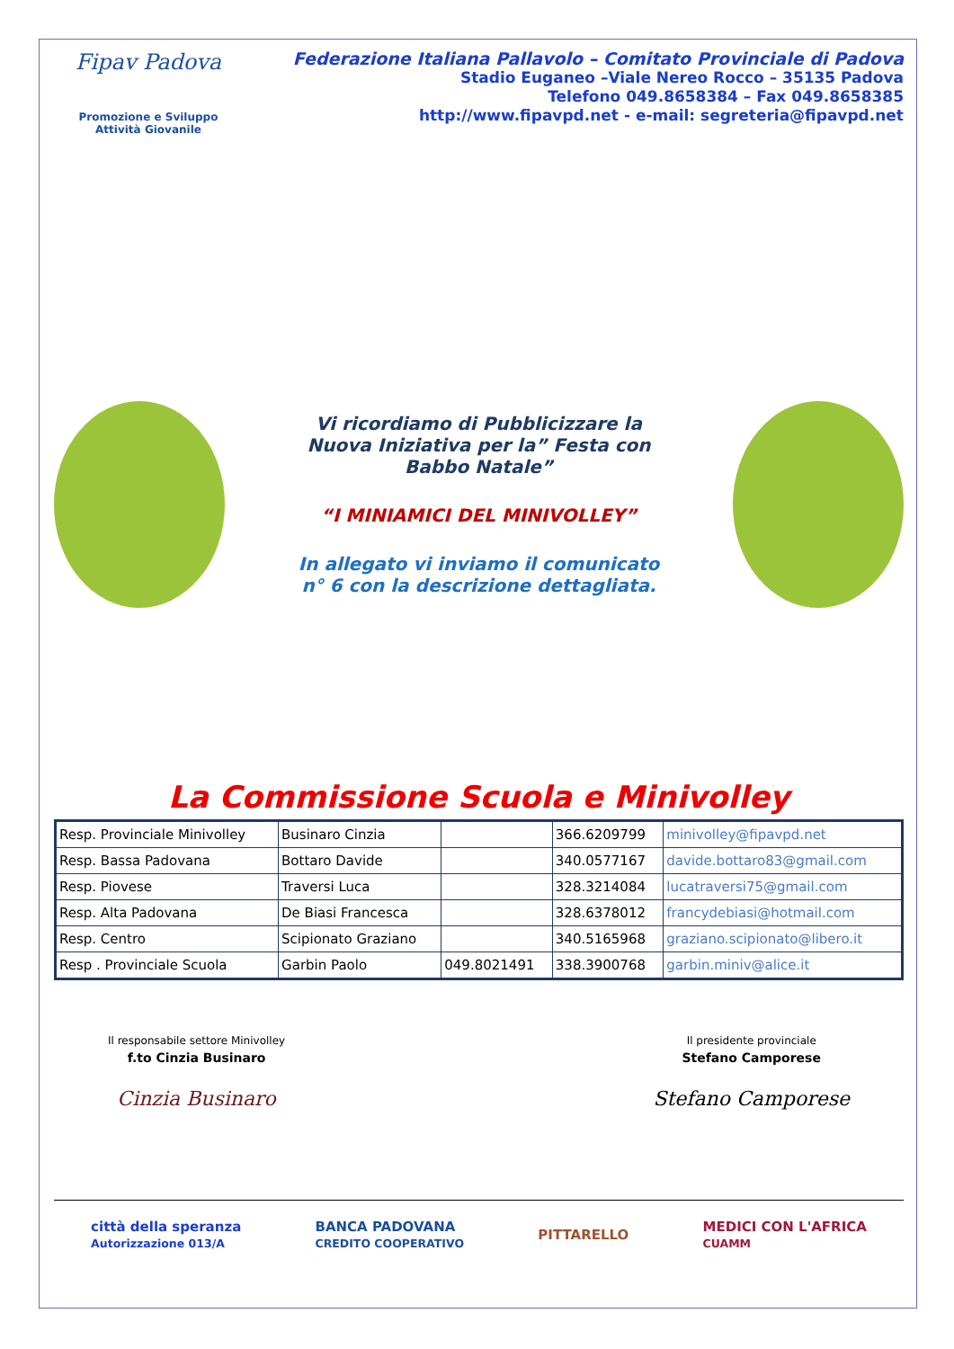Fipav Padova
Promozione e Sviluppo
Attività Giovanile
Federazione Italiana Pallavolo – Comitato Provinciale di Padova
Stadio Euganeo –Viale Nereo Rocco – 35135 Padova
Telefono 049.8658384 – Fax 049.8658385
http://www.fipavpd.net - e-mail: segreteria@fipavpd.net
Vi ricordiamo di Pubblicizzare la Nuova Iniziativa per la” Festa con Babbo Natale”
“I MINIAMICI DEL MINIVOLLEY”
In allegato vi inviamo il comunicato n° 6 con la descrizione dettagliata.
La Commissione Scuola e Minivolley
| Resp. Provinciale Minivolley | Businaro Cinzia | | 366.6209799 | minivolley@fipavpd.net |
| Resp. Bassa Padovana | Bottaro Davide | | 340.0577167 | davide.bottaro83@gmail.com |
| Resp. Piovese | Traversi Luca | | 328.3214084 | lucatraversi75@gmail.com |
| Resp. Alta Padovana | De Biasi Francesca | | 328.6378012 | francydebiasi@hotmail.com |
| Resp. Centro | Scipionato Graziano | | 340.5165968 | graziano.scipionato@libero.it |
| Resp . Provinciale Scuola | Garbin Paolo | 049.8021491 | 338.3900768 | garbin.miniv@alice.it |
Il responsabile settore Minivolley
f.to Cinzia Businaro
Cinzia Businaro
Il presidente provinciale
Stefano Camporese
Stefano Camporese
città della speranza
Autorizzazione 013/A
BANCA PADOVANA
CREDITO COOPERATIVO
PITTARELLO
MEDICI CON L'AFRICA
CUAMM